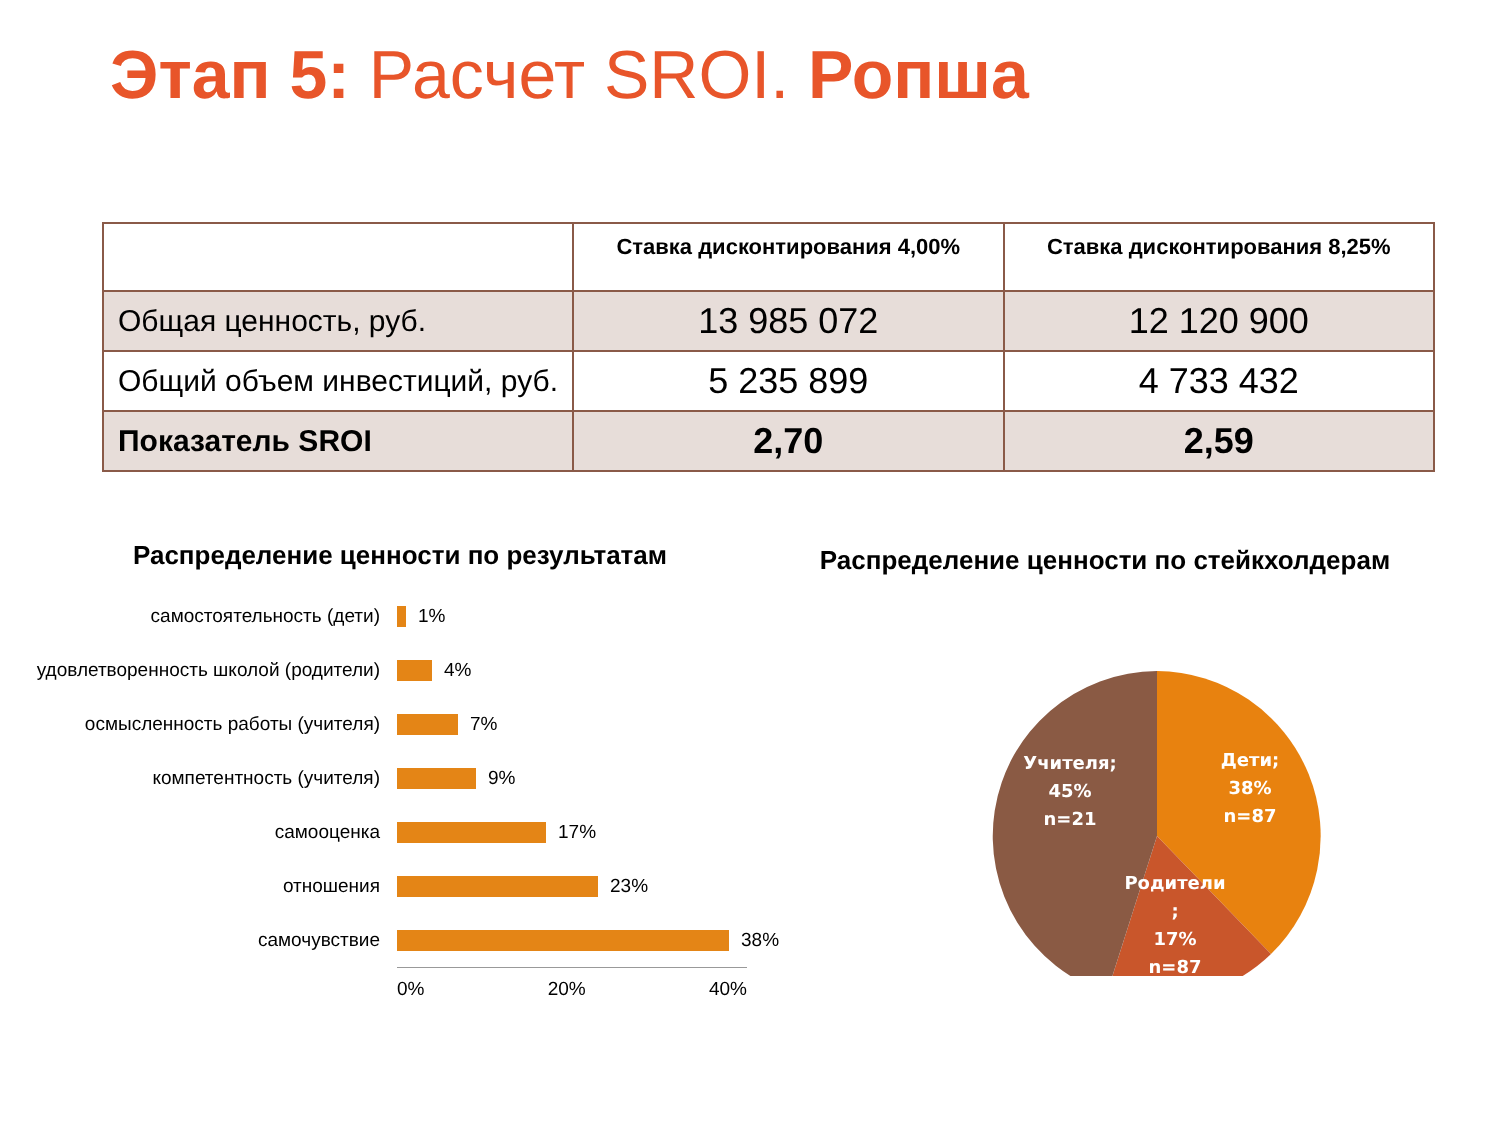Этап 5: Расчет SROI. Ропша
| | Ставка дисконтирования 4,00% | Ставка дисконтирования 8,25% |
| --- | --- | --- |
| Общая ценность, руб. | 13 985 072 | 12 120 900 |
| Общий объем инвестиций, руб. | 5 235 899 | 4 733 432 |
| Показатель SROI | 2,70 | 2,59 |
Распределение ценности по результатам
самостоятельность (дети)
1%
удовлетворенность школой (родители)
4%
осмысленность работы (учителя)
7%
компетентность (учителя)
9%
самооценка
17%
отношения
23%
самочувствие
38%
0% 20% 40%
Распределение ценности по стейкхолдерам
Дети;
38%
n=87
Учителя;
45%
n=21
Родители
;
17%
n=87